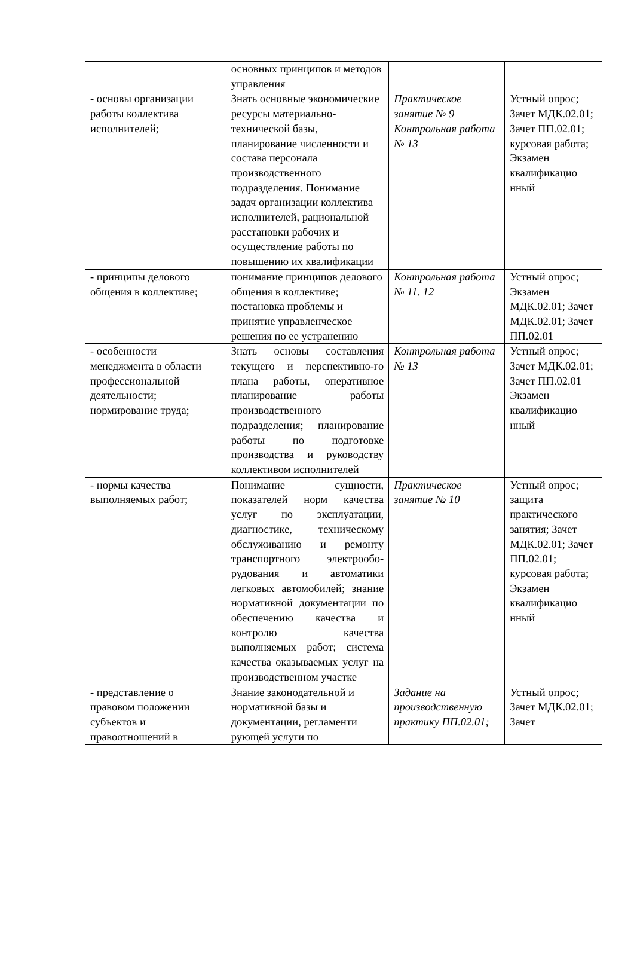| | основных принципов и методов управления | | |
| - основы организации работы коллектива исполнителей; | Знать основные экономические ресурсы материально-технической базы, планирование численности и состава персонала производственного подразделения. Понимание задач организации коллектива исполнителей, рациональной расстановки рабочих и осуществление работы по повышению их квалификации | Практическое занятие № 9 Контрольная работа № 13 | Устный опрос; Зачет МДК.02.01; Зачет ПП.02.01; курсовая работа; Экзамен квалификацио нный |
| - принципы делового общения в коллективе; | понимание принципов делового общения в коллективе; постановка проблемы и принятие управленческое решения по ее устранению | Контрольная работа № 11. 12 | Устный опрос; Экзамен МДК.02.01; Зачет МДК.02.01; Зачет ПП.02.01 |
| - особенности менеджмента в области профессиональной деятельности; нормирование труда; | Знать основы составления текущего и перспективно-го плана работы, оперативное планирование работы производственного подразделения; планирование работы по подготовке производства и руководству коллективом исполнителей | Контрольная работа № 13 | Устный опрос; Зачет МДК.02.01; Зачет ПП.02.01 Экзамен квалификацио нный |
| - нормы качества выполняемых работ; | Понимание сущности, показателей норм качества услуг по эксплуатации, диагностике, техническому обслуживанию и ремонту транспортного электрообо-рудования и автоматики легковых автомобилей; знание нормативной документации по обеспечению качества и контролю качества выполняемых работ; система качества оказываемых услуг на производственном участке | Практическое занятие № 10 | Устный опрос; защита практического занятия; Зачет МДК.02.01; Зачет ПП.02.01; курсовая работа; Экзамен квалификацио нный |
| - представление о правовом положении субъектов и правоотношений в | Знание законодательной и нормативной базы и документации, регламенти рующей услуги по | Задание на производственную практику ПП.02.01; | Устный опрос; Зачет МДК.02.01; Зачет |